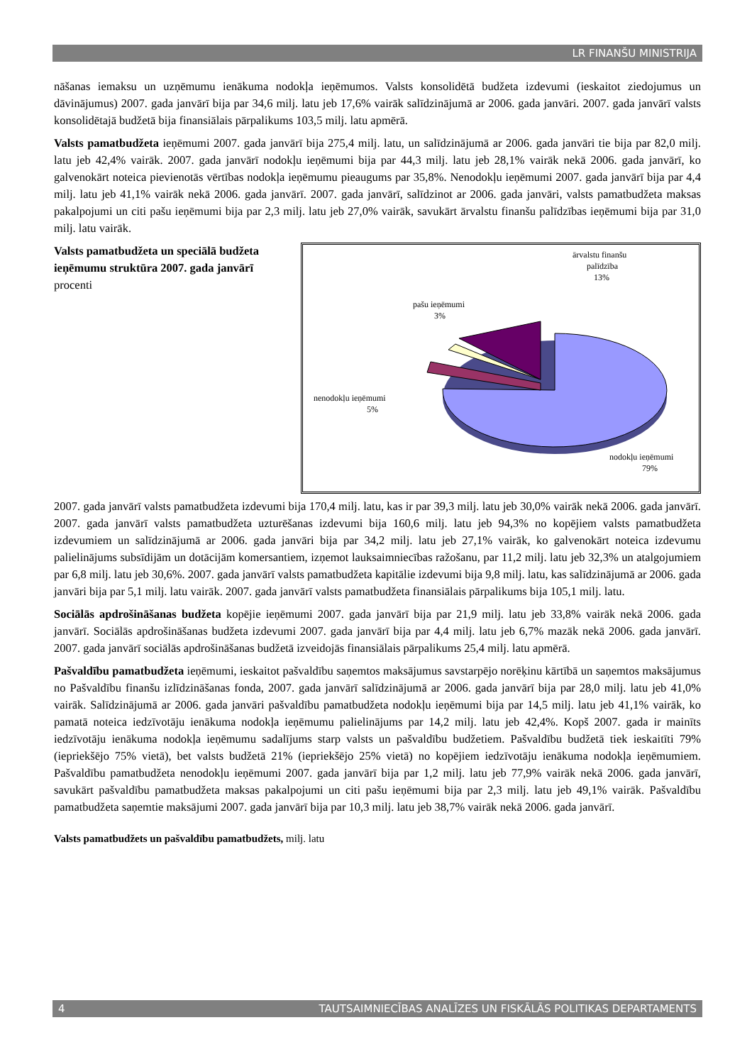LR FINANŠU MINISTRIJA
nāšanas iemaksu un uzņēmumu ienākuma nodokļa ieņēmumos. Valsts konsolidētā budžeta izdevumi (ieskaitot ziedojumus un dāvinājumus) 2007. gada janvārī bija par 34,6 milj. latu jeb 17,6% vairāk salīdzinājumā ar 2006. gada janvāri. 2007. gada janvārī valsts konsolidētajā budžetā bija finansiālais pārpalikums 103,5 milj. latu apmērā.
Valsts pamatbudžeta ieņēmumi 2007. gada janvārī bija 275,4 milj. latu, un salīdzinājumā ar 2006. gada janvāri tie bija par 82,0 milj. latu jeb 42,4% vairāk. 2007. gada janvārī nodokļu ieņēmumi bija par 44,3 milj. latu jeb 28,1% vairāk nekā 2006. gada janvārī, ko galvenokārt noteica pievienotās vērtības nodokļa ieņēmumu pieaugums par 35,8%. Nenodokļu ieņēmumi 2007. gada janvārī bija par 4,4 milj. latu jeb 41,1% vairāk nekā 2006. gada janvārī. 2007. gada janvārī, salīdzinot ar 2006. gada janvāri, valsts pamatbudžeta maksas pakalpojumi un citi pašu ieņēmumi bija par 2,3 milj. latu jeb 27,0% vairāk, savukārt ārvalstu finanšu palīdzības ieņēmumi bija par 31,0 milj. latu vairāk.
Valsts pamatbudžeta un speciālā budžeta ieņēmumu struktūra 2007. gada janvārī
procenti
ārvalstu finanšu
palīdzība
13%
pašu ieņēmumi
3%
nenodokļu ieņēmumi
5%
nodokļu ieņēmumi
79%
2007. gada janvārī valsts pamatbudžeta izdevumi bija 170,4 milj. latu, kas ir par 39,3 milj. latu jeb 30,0% vairāk nekā 2006. gada janvārī. 2007. gada janvārī valsts pamatbudžeta uzturēšanas izdevumi bija 160,6 milj. latu jeb 94,3% no kopējiem valsts pamatbudžeta izdevumiem un salīdzinājumā ar 2006. gada janvāri bija par 34,2 milj. latu jeb 27,1% vairāk, ko galvenokārt noteica izdevumu palielinājums subsīdijām un dotācijām komersantiem, izņemot lauksaimniecības ražošanu, par 11,2 milj. latu jeb 32,3% un atalgojumiem par 6,8 milj. latu jeb 30,6%. 2007. gada janvārī valsts pamatbudžeta kapitālie izdevumi bija 9,8 milj. latu, kas salīdzinājumā ar 2006. gada janvāri bija par 5,1 milj. latu vairāk. 2007. gada janvārī valsts pamatbudžeta finansiālais pārpalikums bija 105,1 milj. latu.
Sociālās apdrošināšanas budžeta kopējie ieņēmumi 2007. gada janvārī bija par 21,9 milj. latu jeb 33,8% vairāk nekā 2006. gada janvārī. Sociālās apdrošināšanas budžeta izdevumi 2007. gada janvārī bija par 4,4 milj. latu jeb 6,7% mazāk nekā 2006. gada janvārī. 2007. gada janvārī sociālās apdrošināšanas budžetā izveidojās finansiālais pārpalikums 25,4 milj. latu apmērā.
Pašvaldību pamatbudžeta ieņēmumi, ieskaitot pašvaldību saņemtos maksājumus savstarpējo norēķinu kārtībā un saņemtos maksājumus no Pašvaldību finanšu izlīdzināšanas fonda, 2007. gada janvārī salīdzinājumā ar 2006. gada janvārī bija par 28,0 milj. latu jeb 41,0% vairāk. Salīdzinājumā ar 2006. gada janvāri pašvaldību pamatbudžeta nodokļu ieņēmumi bija par 14,5 milj. latu jeb 41,1% vairāk, ko pamatā noteica iedzīvotāju ienākuma nodokļa ieņēmumu palielinājums par 14,2 milj. latu jeb 42,4%. Kopš 2007. gada ir mainīts iedzīvotāju ienākuma nodokļa ieņēmumu sadalījums starp valsts un pašvaldību budžetiem. Pašvaldību budžetā tiek ieskaitīti 79% (iepriekšējo 75% vietā), bet valsts budžetā 21% (iepriekšējo 25% vietā) no kopējiem iedzīvotāju ienākuma nodokļa ieņēmumiem. Pašvaldību pamatbudžeta nenodokļu ieņēmumi 2007. gada janvārī bija par 1,2 milj. latu jeb 77,9% vairāk nekā 2006. gada janvārī, savukārt pašvaldību pamatbudžeta maksas pakalpojumi un citi pašu ieņēmumi bija par 2,3 milj. latu jeb 49,1% vairāk. Pašvaldību pamatbudžeta saņemtie maksājumi 2007. gada janvārī bija par 10,3 milj. latu jeb 38,7% vairāk nekā 2006. gada janvārī.
Valsts pamatbudžets un pašvaldību pamatbudžets, milj. latu
4 TAUTSAIMNIECĪBAS ANALĪZES UN FISKĀLĀS POLITIKAS DEPARTAMENTS